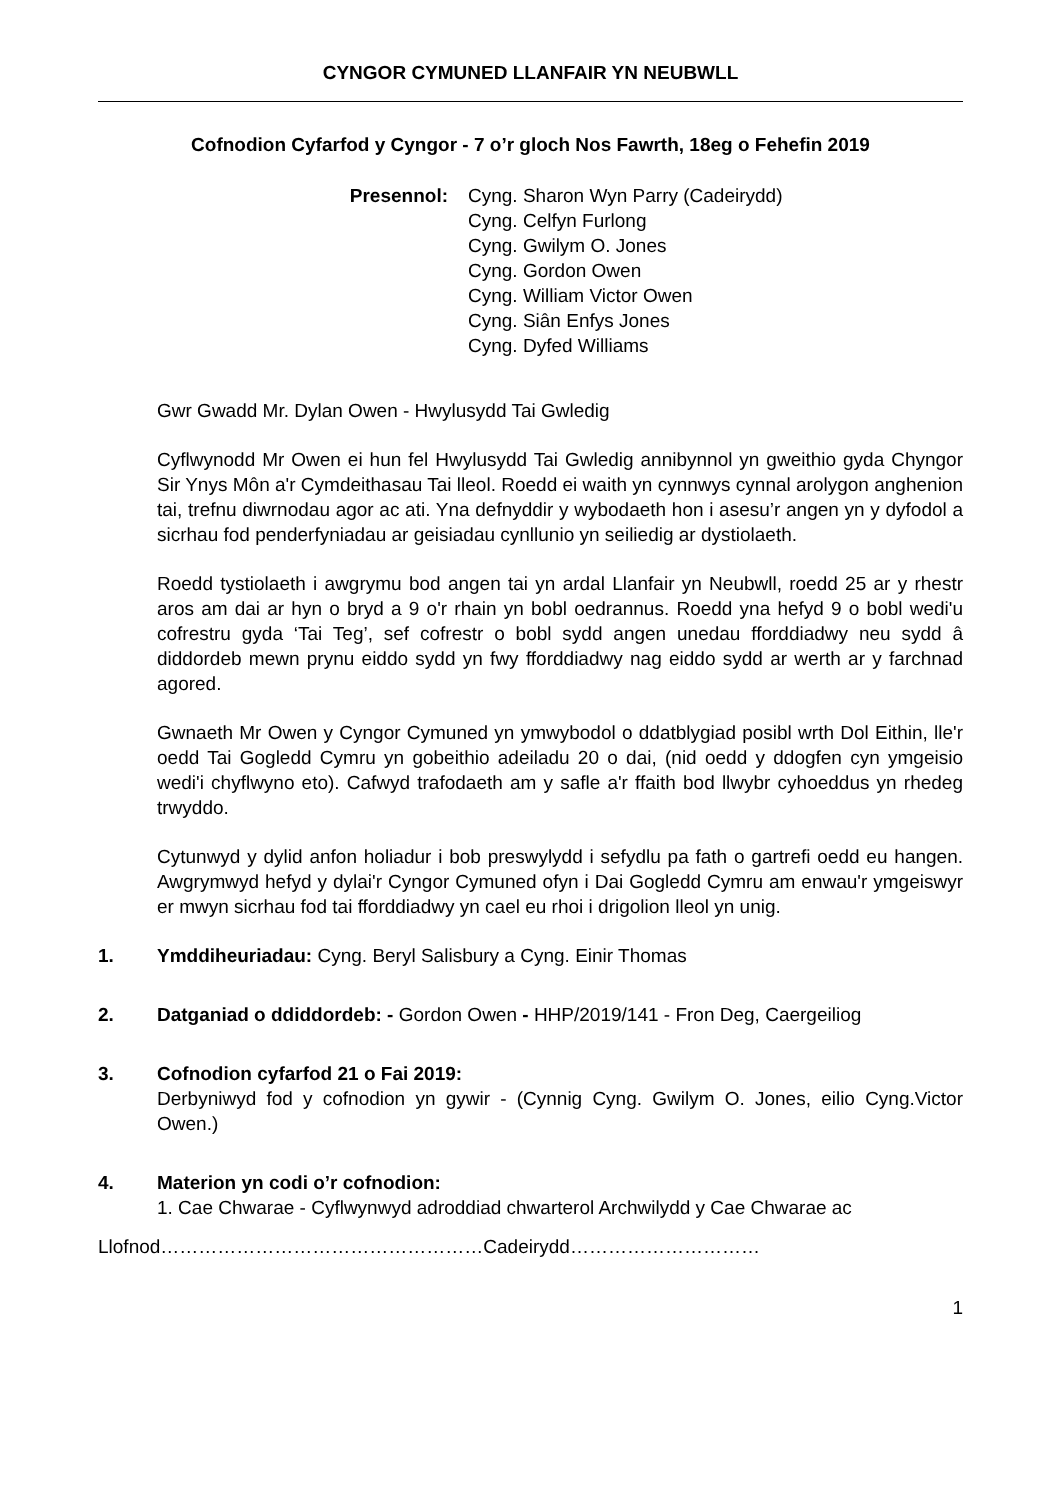CYNGOR CYMUNED LLANFAIR YN NEUBWLL
Cofnodion Cyfarfod y Cyngor - 7 o’r gloch Nos Fawrth, 18eg o Fehefin 2019
Presennol: Cyng. Sharon Wyn Parry (Cadeirydd)
Cyng. Celfyn Furlong
Cyng. Gwilym O. Jones
Cyng. Gordon Owen
Cyng. William Victor Owen
Cyng. Siân Enfys Jones
Cyng. Dyfed Williams
Gwr Gwadd Mr. Dylan Owen - Hwylusydd Tai Gwledig
Cyflwynodd Mr Owen ei hun fel Hwylusydd Tai Gwledig annibynnol yn gweithio gyda Chyngor Sir Ynys Môn a'r Cymdeithasau Tai lleol. Roedd ei waith yn cynnwys cynnal arolygon anghenion tai, trefnu diwrnodau agor ac ati. Yna defnyddir y wybodaeth hon i asesu’r angen yn y dyfodol a sicrhau fod penderfyniadau ar geisiadau cynllunio yn seiliedig ar dystiolaeth.
Roedd tystiolaeth i awgrymu bod angen tai yn ardal Llanfair yn Neubwll, roedd 25 ar y rhestr aros am dai ar hyn o bryd a 9 o'r rhain yn bobl oedrannus. Roedd yna hefyd 9 o bobl wedi'u cofrestru gyda ‘Tai Teg’, sef cofrestr o bobl sydd angen unedau fforddiadwy neu sydd â diddordeb mewn prynu eiddo sydd yn fwy fforddiadwy nag eiddo sydd ar werth ar y farchnad agored.
Gwnaeth Mr Owen y Cyngor Cymuned yn ymwybodol o ddatblygiad posibl wrth Dol Eithin, lle'r oedd Tai Gogledd Cymru yn gobeithio adeiladu 20 o dai, (nid oedd y ddogfen cyn ymgeisio wedi'i chyflwyno eto). Cafwyd trafodaeth am y safle a'r ffaith bod llwybr cyhoeddus yn rhedeg trwyddo.
Cytunwyd y dylid anfon holiadur i bob preswylydd i sefydlu pa fath o gartrefi oedd eu hangen. Awgrymwyd hefyd y dylai'r Cyngor Cymuned ofyn i Dai Gogledd Cymru am enwau'r ymgeiswyr er mwyn sicrhau fod tai fforddiadwy yn cael eu rhoi i drigolion lleol yn unig.
1. Ymddiheuriadau: Cyng. Beryl Salisbury a Cyng. Einir Thomas
2. Datganiad o ddiddordeb: - Gordon Owen - HHP/2019/141 - Fron Deg, Caergeiliog
3. Cofnodion cyfarfod 21 o Fai 2019:
Derbyniwyd fod y cofnodion yn gywir - (Cynnig Cyng. Gwilym O. Jones, eilio Cyng.Victor Owen.)
4. Materion yn codi o’r cofnodion:
1. Cae Chwarae - Cyflwynwyd adroddiad chwarterol Archwilydd y Cae Chwarae ac
Llofnod……………………………………………Cadeirydd…………………………
1